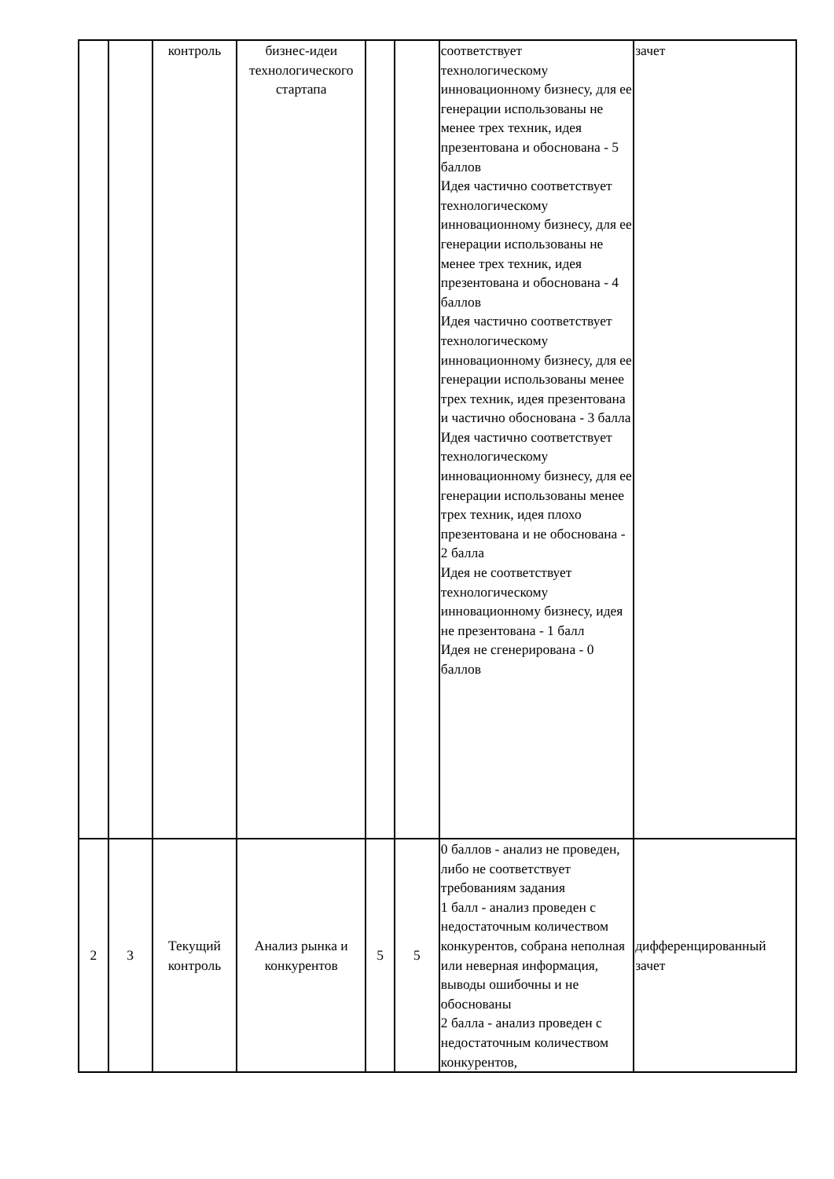| | | контроль | бизнес-идеи технологического стартапа | | | соответствует технологическому инновационному бизнесу, для ее генерации использованы не менее трех техник, идея презентована и обоснована - 5 баллов Идея частично соответствует технологическому инновационному бизнесу, для ее генерации использованы не менее трех техник, идея презентована и обоснована - 4 баллов Идея частично соответствует технологическому инновационному бизнесу, для ее генерации использованы менее трех техник, идея презентована и частично обоснована - 3 балла Идея частично соответствует технологическому инновационному бизнесу, для ее генерации использованы менее трех техник, идея плохо презентована и не обоснована - 2 балла Идея не соответствует технологическому инновационному бизнесу, идея не презентована - 1 балл Идея не сгенерирована - 0 баллов | зачет |
| 2 | 3 | Текущий контроль | Анализ рынка и конкурентов | 5 | 5 | 0 баллов - анализ не проведен, либо не соответствует требованиям задания 1 балл - анализ проведен с недостаточным количеством конкурентов, собрана неполная или неверная информация, выводы ошибочны и не обоснованы 2 балла - анализ проведен с недостаточным количеством конкурентов, | дифференцированный зачет |